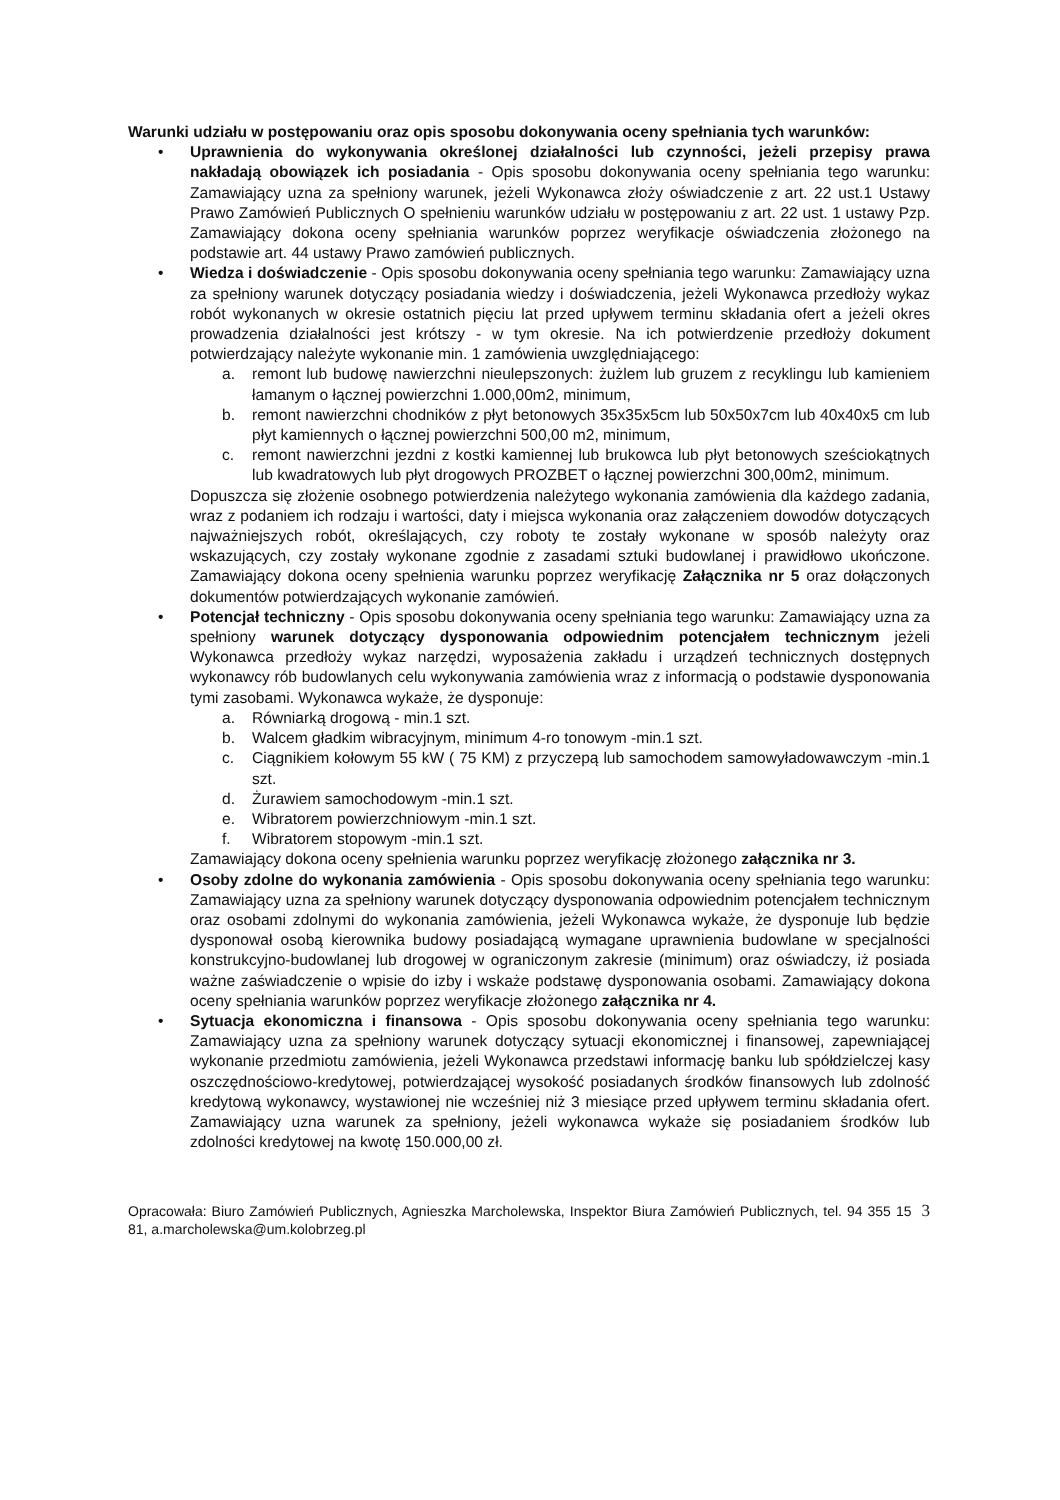Warunki udziału w postępowaniu oraz opis sposobu dokonywania oceny spełniania tych warunków:
• Uprawnienia do wykonywania określonej działalności lub czynności, jeżeli przepisy prawa nakładają obowiązek ich posiadania - Opis sposobu dokonywania oceny spełniania tego warunku: Zamawiający uzna za spełniony warunek, jeżeli Wykonawca złoży oświadczenie z art. 22 ust.1 Ustawy Prawo Zamówień Publicznych O spełnieniu warunków udziału w postępowaniu z art. 22 ust. 1 ustawy Pzp. Zamawiający dokona oceny spełniania warunków poprzez weryfikacje oświadczenia złożonego na podstawie art. 44 ustawy Prawo zamówień publicznych.
• Wiedza i doświadczenie - Opis sposobu dokonywania oceny spełniania tego warunku: Zamawiający uzna za spełniony warunek dotyczący posiadania wiedzy i doświadczenia, jeżeli Wykonawca przedłoży wykaz robót wykonanych w okresie ostatnich pięciu lat przed upływem terminu składania ofert a jeżeli okres prowadzenia działalności jest krótszy - w tym okresie. Na ich potwierdzenie przedłoży dokument potwierdzający należyte wykonanie min. 1 zamówienia uwzględniającego:
a. remont lub budowę nawierzchni nieulepszonych: żużlem lub gruzem z recyklingu lub kamieniem łamanym o łącznej powierzchni 1.000,00m2, minimum,
b. remont nawierzchni chodników z płyt betonowych 35x35x5cm lub 50x50x7cm lub 40x40x5 cm lub płyt kamiennych o łącznej powierzchni 500,00 m2, minimum,
c. remont nawierzchni jezdni z kostki kamiennej lub brukowca lub płyt betonowych sześciokątnych lub kwadratowych lub płyt drogowych PROZBET o łącznej powierzchni 300,00m2, minimum.
Dopuszcza się złożenie osobnego potwierdzenia należytego wykonania zamówienia dla każdego zadania, wraz z podaniem ich rodzaju i wartości, daty i miejsca wykonania oraz załączeniem dowodów dotyczących najważniejszych robót, określających, czy roboty te zostały wykonane w sposób należyty oraz wskazujących, czy zostały wykonane zgodnie z zasadami sztuki budowlanej i prawidłowo ukończone. Zamawiający dokona oceny spełnienia warunku poprzez weryfikację Załącznika nr 5 oraz dołączonych dokumentów potwierdzających wykonanie zamówień.
• Potencjał techniczny - Opis sposobu dokonywania oceny spełniania tego warunku: Zamawiający uzna za spełniony warunek dotyczący dysponowania odpowiednim potencjałem technicznym jeżeli Wykonawca przedłoży wykaz narzędzi, wyposażenia zakładu i urządzeń technicznych dostępnych wykonawcy rób budowlanych celu wykonywania zamówienia wraz z informacją o podstawie dysponowania tymi zasobami. Wykonawca wykaże, że dysponuje:
a. Równiarką drogową - min.1 szt.
b. Walcem gładkim wibracyjnym, minimum 4-ro tonowym -min.1 szt.
c. Ciągnikiem kołowym 55 kW ( 75 KM) z przyczepą lub samochodem samowyładowawczym -min.1 szt.
d. Żurawiem samochodowym -min.1 szt.
e. Wibratorem powierzchniowym -min.1 szt.
f. Wibratorem stopowym -min.1 szt.
Zamawiający dokona oceny spełnienia warunku poprzez weryfikację złożonego załącznika nr 3.
• Osoby zdolne do wykonania zamówienia - Opis sposobu dokonywania oceny spełniania tego warunku: Zamawiający uzna za spełniony warunek dotyczący dysponowania odpowiednim potencjałem technicznym oraz osobami zdolnymi do wykonania zamówienia, jeżeli Wykonawca wykaże, że dysponuje lub będzie dysponował osobą kierownika budowy posiadającą wymagane uprawnienia budowlane w specjalności konstrukcyjno-budowlanej lub drogowej w ograniczonym zakresie (minimum) oraz oświadczy, iż posiada ważne zaświadczenie o wpisie do izby i wskaże podstawę dysponowania osobami. Zamawiający dokona oceny spełniania warunków poprzez weryfikacje złożonego załącznika nr 4.
• Sytuacja ekonomiczna i finansowa - Opis sposobu dokonywania oceny spełniania tego warunku: Zamawiający uzna za spełniony warunek dotyczący sytuacji ekonomicznej i finansowej, zapewniającej wykonanie przedmiotu zamówienia, jeżeli Wykonawca przedstawi informację banku lub spółdzielczej kasy oszczędnościowo-kredytowej, potwierdzającej wysokość posiadanych środków finansowych lub zdolność kredytową wykonawcy, wystawionej nie wcześniej niż 3 miesiące przed upływem terminu składania ofert. Zamawiający uzna warunek za spełniony, jeżeli wykonawca wykaże się posiadaniem środków lub zdolności kredytowej na kwotę 150.000,00 zł.
Opracowała: Biuro Zamówień Publicznych, Agnieszka Marcholewska, Inspektor Biura Zamówień Publicznych, tel. 94 355 15 81, a.marcholewska@um.kolobrzeg.pl
3